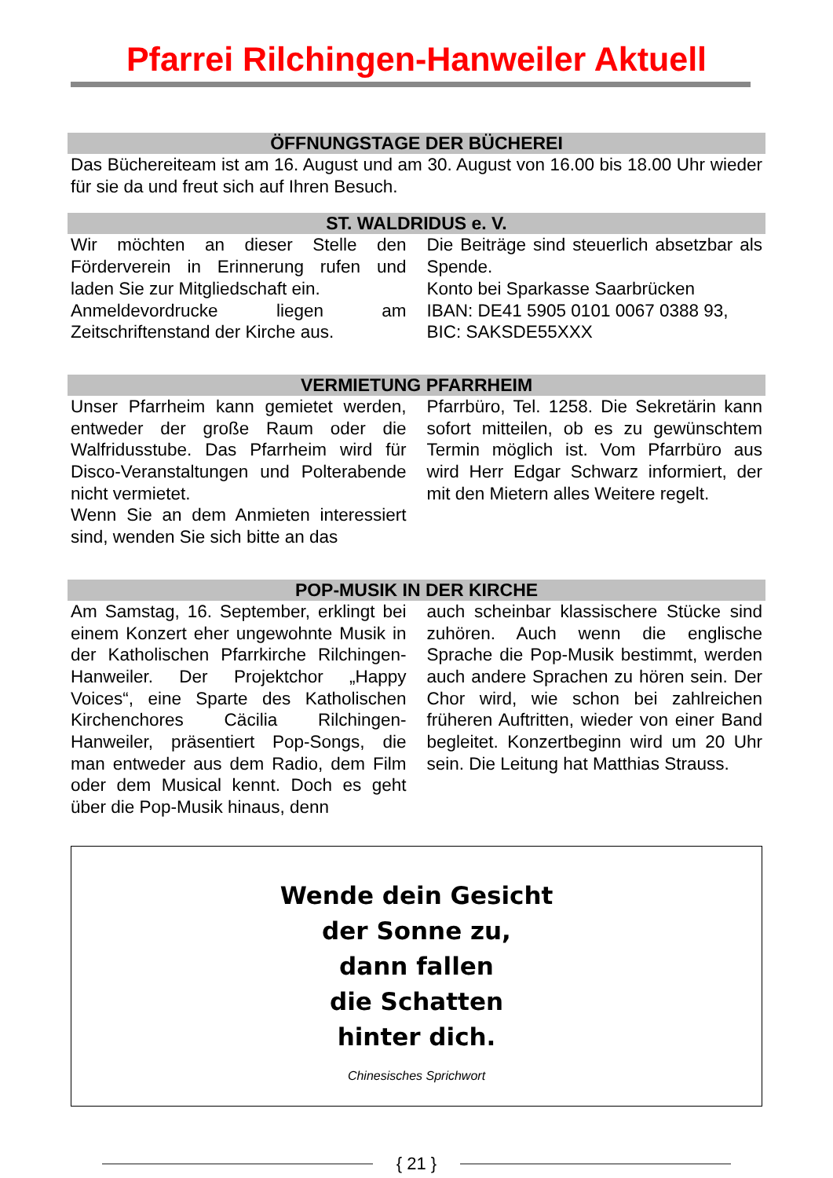Pfarrei Rilchingen-Hanweiler Aktuell
ÖFFNUNGSTAGE DER BÜCHEREI
Das Büchereiteam ist am 16. August und am 30. August von 16.00 bis 18.00 Uhr wieder für sie da und freut sich auf Ihren Besuch.
ST. WALDRIDUS e. V.
Wir möchten an dieser Stelle den Förderverein in Erinnerung rufen und laden Sie zur Mitgliedschaft ein.
Anmeldevordrucke liegen am Zeitschriftenstand der Kirche aus.
Die Beiträge sind steuerlich absetzbar als Spende.
Konto bei Sparkasse Saarbrücken
IBAN: DE41 5905 0101 0067 0388 93,
BIC: SAKSDE55XXX
VERMIETUNG PFARRHEIM
Unser Pfarrheim kann gemietet werden, entweder der große Raum oder die Walfridusstube. Das Pfarrheim wird für Disco-Veranstaltungen und Polterabende nicht vermietet.
Wenn Sie an dem Anmieten interessiert sind, wenden Sie sich bitte an das
Pfarrbüro, Tel. 1258. Die Sekretärin kann sofort mitteilen, ob es zu gewünschtem Termin möglich ist. Vom Pfarrbüro aus wird Herr Edgar Schwarz informiert, der mit den Mietern alles Weitere regelt.
POP-MUSIK IN DER KIRCHE
Am Samstag, 16. September, erklingt bei einem Konzert eher ungewohnte Musik in der Katholischen Pfarrkirche Rilchingen-Hanweiler. Der Projektchor „Happy Voices“, eine Sparte des Katholischen Kirchenchores Cäcilia Rilchingen-Hanweiler, präsentiert Pop-Songs, die man entweder aus dem Radio, dem Film oder dem Musical kennt. Doch es geht über die Pop-Musik hinaus, denn
auch scheinbar klassischere Stücke sind zuhören. Auch wenn die englische Sprache die Pop-Musik bestimmt, werden auch andere Sprachen zu hören sein. Der Chor wird, wie schon bei zahlreichen früheren Auftritten, wieder von einer Band begleitet. Konzertbeginn wird um 20 Uhr sein. Die Leitung hat Matthias Strauss.
Wende dein Gesicht
der Sonne zu,
dann fallen
die Schatten
hinter dich.
Chinesisches Sprichwort
{ 21 }